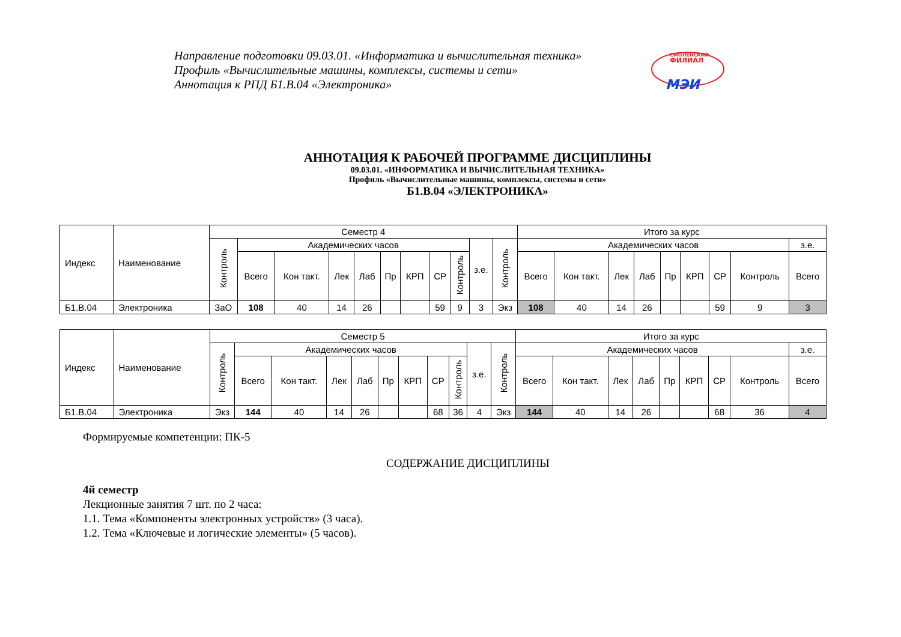Направление подготовки 09.03.01. «Информатика и вычислительная техника»
Профиль «Вычислительные машины, комплексы, системы и сети»
Аннотация к РПД Б1.В.04 «Электроника»
СМОЛЕНСКИЙ
ФИЛИАЛ
МЭИ
АННОТАЦИЯ К РАБОЧЕЙ ПРОГРАММЕ ДИСЦИПЛИНЫ
09.03.01. «ИНФОРМАТИКА И ВЫЧИСЛИТЕЛЬНАЯ ТЕХНИКА»
Профиль «Вычислительные машины, комплексы, системы и сети»
Б1.В.04 «ЭЛЕКТРОНИКА»
| Индекс | Наименование | Семестр 4 | | | | | | | | | | | Итого за курс | | | | | | | | |
| --- | --- | --- | --- | --- | --- | --- | --- | --- | --- | --- | --- | --- | --- | --- | --- | --- | --- | --- | --- | --- | --- |
| | | Контроль | Академических часов | | | | | | | | з.е. | Контроль | Академических часов | | | | | | | | з.е. |
| | | | Всего | Кон такт. | Лек | Лаб | Пр | КРП | СР | Контроль | | | Всего | Кон такт. | Лек | Лаб | Пр | КРП | СР | Контроль | Всего |
| Б1.В.04 | Электроника | ЗаО | 108 | 40 | 14 | 26 | | | 59 | 9 | 3 | Экз | 108 | 40 | 14 | 26 | | | 59 | 9 | 3 |
| Индекс | Наименование | Семестр 5 | | | | | | | | | | | Итого за курс | | | | | | | | |
| --- | --- | --- | --- | --- | --- | --- | --- | --- | --- | --- | --- | --- | --- | --- | --- | --- | --- | --- | --- | --- | --- |
| | | Контроль | Академических часов | | | | | | | | з.е. | Контроль | Академических часов | | | | | | | | з.е. |
| | | | Всего | Кон такт. | Лек | Лаб | Пр | КРП | СР | Контроль | | | Всего | Кон такт. | Лек | Лаб | Пр | КРП | СР | Контроль | Всего |
| Б1.В.04 | Электроника | Экз | 144 | 40 | 14 | 26 | | | 68 | 36 | 4 | Экз | 144 | 40 | 14 | 26 | | | 68 | 36 | 4 |
Формируемые компетенции: ПК-5
СОДЕРЖАНИЕ ДИСЦИПЛИНЫ
4й семестр
Лекционные занятия 7 шт. по 2 часа:
1.1. Тема «Компоненты электронных устройств» (3 часа).
1.2. Тема «Ключевые и логические элементы» (5 часов).